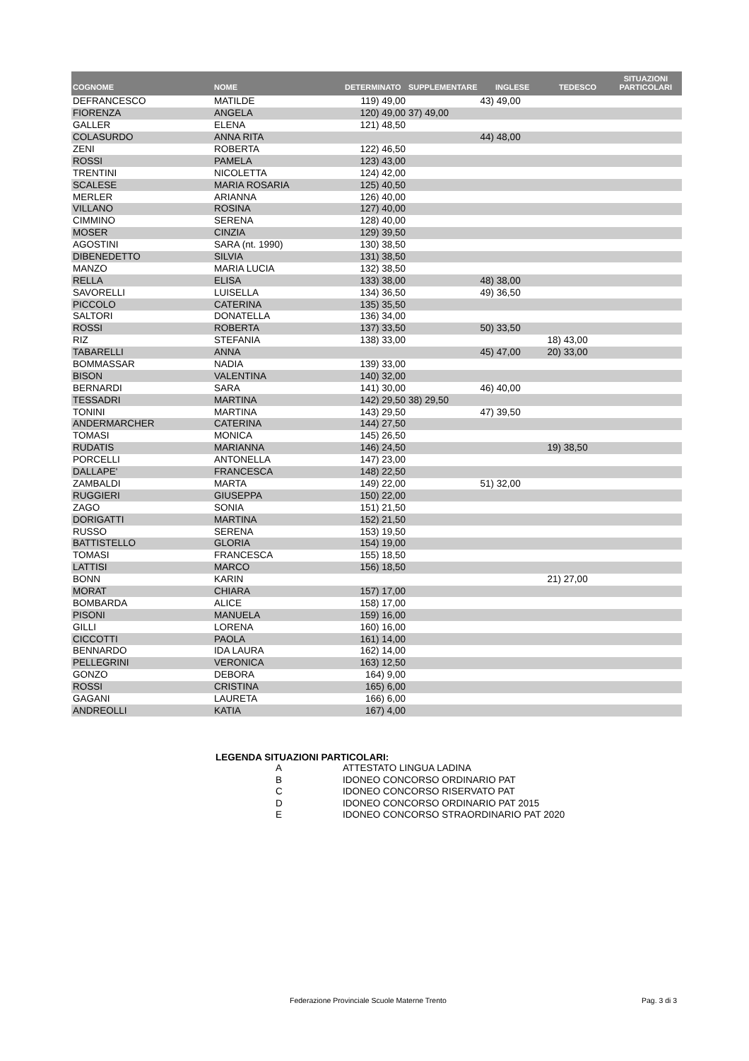| COGNOME | NOME | DETERMINATO | SUPPLEMENTARE | INGLESE | TEDESCO | SITUAZIONI PARTICOLARI |
| --- | --- | --- | --- | --- | --- | --- |
| DEFRANCESCO | MATILDE | 119) 49,00 | | 43) 49,00 | | |
| FIORENZA | ANGELA | 120) 49,00 | 37) 49,00 | | | |
| GALLER | ELENA | 121) 48,50 | | | | |
| COLASURDO | ANNA RITA | | | 44) 48,00 | | |
| ZENI | ROBERTA | 122) 46,50 | | | | |
| ROSSI | PAMELA | 123) 43,00 | | | | |
| TRENTINI | NICOLETTA | 124) 42,00 | | | | |
| SCALESE | MARIA ROSARIA | 125) 40,50 | | | | |
| MERLER | ARIANNA | 126) 40,00 | | | | |
| VILLANO | ROSINA | 127) 40,00 | | | | |
| CIMMINO | SERENA | 128) 40,00 | | | | |
| MOSER | CINZIA | 129) 39,50 | | | | |
| AGOSTINI | SARA (nt. 1990) | 130) 38,50 | | | | |
| DIBENEDETTO | SILVIA | 131) 38,50 | | | | |
| MANZO | MARIA LUCIA | 132) 38,50 | | | | |
| RELLA | ELISA | 133) 38,00 | | 48) 38,00 | | |
| SAVORELLI | LUISELLA | 134) 36,50 | | 49) 36,50 | | |
| PICCOLO | CATERINA | 135) 35,50 | | | | |
| SALTORI | DONATELLA | 136) 34,00 | | | | |
| ROSSI | ROBERTA | 137) 33,50 | | 50) 33,50 | | |
| RIZ | STEFANIA | 138) 33,00 | | | 18) 43,00 | |
| TABARELLI | ANNA | | | 45) 47,00 | 20) 33,00 | |
| BOMMASSAR | NADIA | 139) 33,00 | | | | |
| BISON | VALENTINA | 140) 32,00 | | | | |
| BERNARDI | SARA | 141) 30,00 | | 46) 40,00 | | |
| TESSADRI | MARTINA | 142) 29,50 | 38) 29,50 | | | |
| TONINI | MARTINA | 143) 29,50 | | 47) 39,50 | | |
| ANDERMARCHER | CATERINA | 144) 27,50 | | | | |
| TOMASI | MONICA | 145) 26,50 | | | | |
| RUDATIS | MARIANNA | 146) 24,50 | | | 19) 38,50 | |
| PORCELLI | ANTONELLA | 147) 23,00 | | | | |
| DALLAPE' | FRANCESCA | 148) 22,50 | | | | |
| ZAMBALDI | MARTA | 149) 22,00 | | 51) 32,00 | | |
| RUGGIERI | GIUSEPPA | 150) 22,00 | | | | |
| ZAGO | SONIA | 151) 21,50 | | | | |
| DORIGATTI | MARTINA | 152) 21,50 | | | | |
| RUSSO | SERENA | 153) 19,50 | | | | |
| BATTISTELLO | GLORIA | 154) 19,00 | | | | |
| TOMASI | FRANCESCA | 155) 18,50 | | | | |
| LATTISI | MARCO | 156) 18,50 | | | | |
| BONN | KARIN | | | | 21) 27,00 | |
| MORAT | CHIARA | 157) 17,00 | | | | |
| BOMBARDA | ALICE | 158) 17,00 | | | | |
| PISONI | MANUELA | 159) 16,00 | | | | |
| GILLI | LORENA | 160) 16,00 | | | | |
| CICCOTTI | PAOLA | 161) 14,00 | | | | |
| BENNARDO | IDA LAURA | 162) 14,00 | | | | |
| PELLEGRINI | VERONICA | 163) 12,50 | | | | |
| GONZO | DEBORA | 164) 9,00 | | | | |
| ROSSI | CRISTINA | 165) 6,00 | | | | |
| GAGANI | LAURETA | 166) 6,00 | | | | |
| ANDREOLLI | KATIA | 167) 4,00 | | | | |
LEGENDA SITUAZIONI PARTICOLARI:
| A | ATTESTATO LINGUA LADINA |
| B | IDONEO CONCORSO ORDINARIO PAT |
| C | IDONEO CONCORSO RISERVATO PAT |
| D | IDONEO CONCORSO ORDINARIO PAT 2015 |
| E | IDONEO CONCORSO STRAORDINARIO PAT 2020 |
Federazione Provinciale Scuole Materne Trento
Pag. 3 di 3